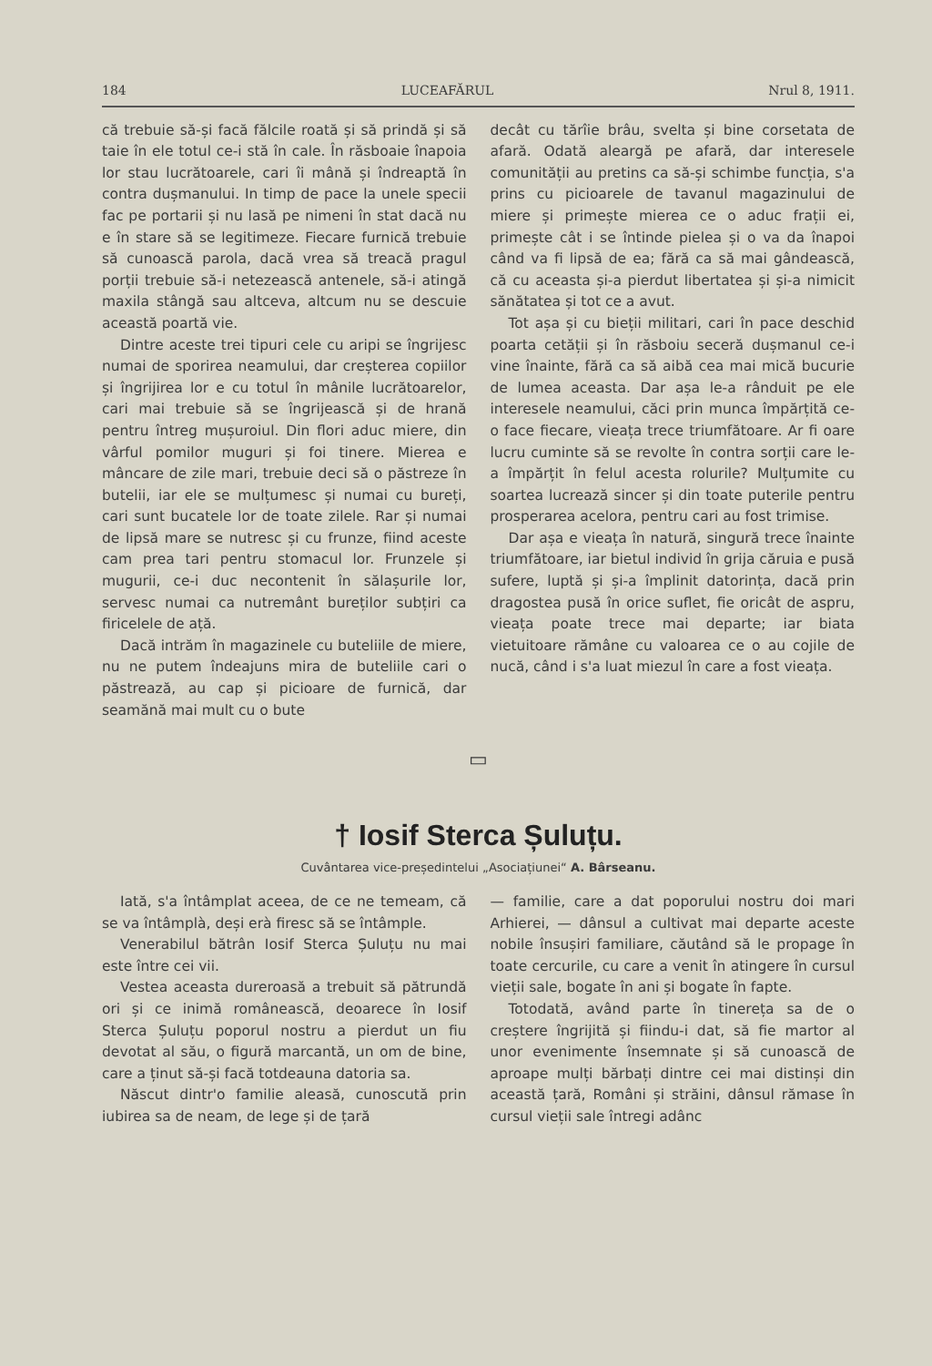184 LUCEAFĂRUL Nrul 8, 1911.
că trebuie să-și facă fălcile roată și să prindă și să taie în ele totul ce-i stă în cale. În răsboaie înapoia lor stau lucrătoarele, cari îi mână și îndreaptă în contra dușmanului. In timp de pace la unele specii fac pe portarii și nu lasă pe nimeni în stat dacă nu e în stare să se legitimeze. Fiecare furnică trebuie să cunoască parola, dacă vrea să treacă pragul porții trebuie să-i netezească antenele, să-i atingă maxila stângă sau altceva, altcum nu se descuie această poartă vie.
Dintre aceste trei tipuri cele cu aripi se îngrijesc numai de sporirea neamului, dar creșterea copiilor și îngrijirea lor e cu totul în mânile lucrătoarelor, cari mai trebuie să se îngrijească și de hrană pentru întreg mușuroiul. Din flori aduc miere, din vârful pomilor muguri și foi tinere. Mierea e mâncare de zile mari, trebuie deci să o păstreze în butelii, iar ele se mulțumesc și numai cu bureți, cari sunt bucatele lor de toate zilele. Rar și numai de lipsă mare se nutresc și cu frunze, fiind aceste cam prea tari pentru stomacul lor. Frunzele și mugurii, ce-i duc necontenit în sălașurile lor, servesc numai ca nutremânt bureților subțiri ca firicelele de ață.
Dacă intrăm în magazinele cu buteliile de miere, nu ne putem îndeajuns mira de buteliile cari o păstrează, au cap și picioare de furnică, dar seamănă mai mult cu o bute
decât cu tărîie brâu, svelta și bine corsetata de afară. Odată aleargă pe afară, dar interesele comunității au pretins ca să-și schimbe funcția, s'a prins cu picioarele de tavanul magazinului de miere și primește mierea ce o aduc frații ei, primește cât i se întinde pielea și o va da înapoi când va fi lipsă de ea; fără ca să mai gândească, că cu aceasta și-a pierdut libertatea și și-a nimicit sănătatea și tot ce a avut.
Tot așa și cu bieții militari, cari în pace deschid poarta cetății și în răsboiu seceră dușmanul ce-i vine înainte, fără ca să aibă cea mai mică bucurie de lumea aceasta. Dar așa le-a rânduit pe ele interesele neamului, căci prin munca împărțită ce-o face fiecare, vieața trece triumfătoare. Ar fi oare lucru cuminte să se revolte în contra sorții care le-a împărțit în felul acesta rolurile? Mulțumite cu soartea lucrează sincer și din toate puterile pentru prosperarea acelora, pentru cari au fost trimise.
Dar așa e vieața în natură, singură trece înainte triumfătoare, iar bietul individ în grija căruia e pusă sufere, luptă și și-a împlinit datorința, dacă prin dragostea pusă în orice suflet, fie oricât de aspru, vieața poate trece mai departe; iar biata vietuitoare rămâne cu valoarea ce o au cojile de nucă, când i s'a luat miezul în care a fost vieața.
▭
† Iosif Sterca Șuluțu.
Cuvântarea vice-președintelui „Asociațiunei“ A. Bârseanu.
Iată, s'a întâmplat aceea, de ce ne temeam, că se va întâmplà, deși erà firesc să se întâmple.
Venerabilul bătrân Iosif Sterca Șuluțu nu mai este între cei vii.
Vestea aceasta dureroasă a trebuit să pătrundă ori și ce inimă românească, deoarece în Iosif Sterca Șuluțu poporul nostru a pierdut un fiu devotat al său, o figură marcantă, un om de bine, care a ținut să-și facă totdeauna datoria sa.
Născut dintr'o familie aleasă, cunoscută prin iubirea sa de neam, de lege și de țară
— familie, care a dat poporului nostru doi mari Arhierei, — dânsul a cultivat mai departe aceste nobile însușiri familiare, căutând să le propage în toate cercurile, cu care a venit în atingere în cursul vieții sale, bogate în ani și bogate în fapte.
Totodată, având parte în tinereța sa de o creștere îngrijită și fiindu-i dat, să fie martor al unor evenimente însemnate și să cunoască de aproape mulți bărbați dintre cei mai distinși din această țară, Români și străini, dânsul rămase în cursul vieții sale întregi adânc